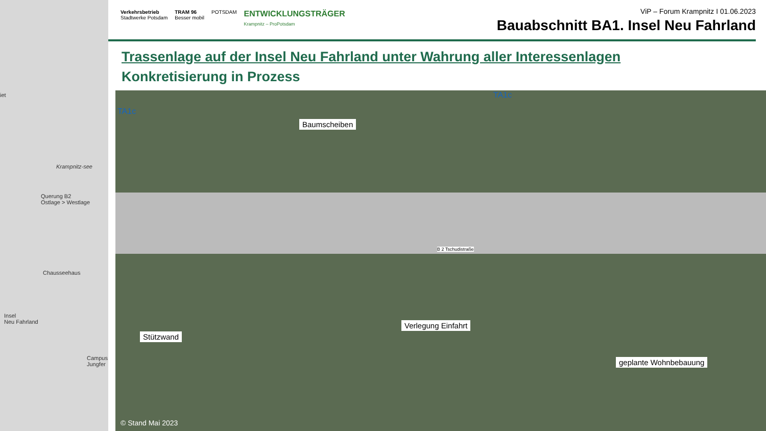iet
Krampnitz-see
Querung B2
Ostlage > Westlage
Chausseehaus
Insel
Neu Fahrland
Campus Jungfer
Verkehrsbetrieb
Stadtwerke Potsdam TRAM 96
Besser mobil POTSDAM ENTWICKLUNGSTRÄGER
Krampnitz – ProPotsdam
ViP – Forum Krampnitz I 01.06.2023
Bauabschnitt BA1. Insel Neu Fahrland
Trassenlage auf der Insel Neu Fahrland unter Wahrung aller Interessenlagen
Konkretisierung in Prozess
Baumscheiben
Stützwand
Verlegung Einfahrt
geplante Wohnbebauung
TA1c
TA1c
B 2 Tschudistraße
© Stand Mai 2023